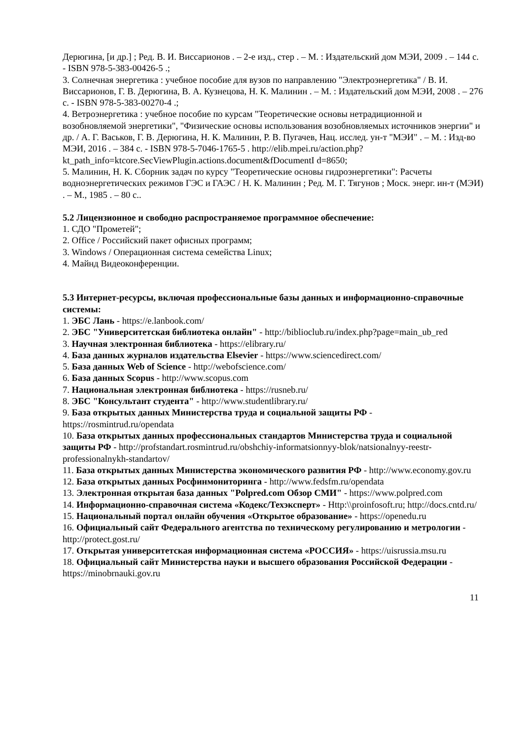Дерюгина, [и др.] ; Ред. В. И. Виссарионов . – 2-е изд., стер . – М. : Издательский дом МЭИ, 2009 . – 144 с. - ISBN 978-5-383-00426-5 .;
3. Солнечная энергетика : учебное пособие для вузов по направлению "Электроэнергетика" / В. И. Виссарионов, Г. В. Дерюгина, В. А. Кузнецова, Н. К. Малинин . – М. : Издательский дом МЭИ, 2008 . – 276 с. - ISBN 978-5-383-00270-4 .;
4. Ветроэнергетика : учебное пособие по курсам "Теоретические основы нетрадиционной и возобновляемой энергетики", "Физические основы использования возобновляемых источников энергии" и др. / А. Г. Васьков, Г. В. Дерюгина, Н. К. Малинин, Р. В. Пугачев, Нац. исслед. ун-т "МЭИ" . – М. : Изд-во МЭИ, 2016 . – 384 с. - ISBN 978-5-7046-1765-5 . http://elib.mpei.ru/action.php?kt_path_info=ktcore.SecViewPlugin.actions.document&fDocumentI d=8650;
5. Малинин, Н. К. Сборник задач по курсу "Теоретические основы гидроэнергетики": Расчеты водноэнергетических режимов ГЭС и ГАЭС / Н. К. Малинин ; Ред. М. Г. Тягунов ; Моск. энерг. ин-т (МЭИ) . – М., 1985 . – 80 с..
5.2 Лицензионное и свободно распространяемое программное обеспечение:
1. СДО "Прометей";
2. Office / Российский пакет офисных программ;
3. Windows / Операционная система семейства Linux;
4. Майнд Видеоконференции.
5.3 Интернет-ресурсы, включая профессиональные базы данных и информационно-справочные системы:
1. ЭБС Лань - https://e.lanbook.com/
2. ЭБС "Университетская библиотека онлайн" - http://biblioclub.ru/index.php?page=main_ub_red
3. Научная электронная библиотека - https://elibrary.ru/
4. База данных журналов издательства Elsevier - https://www.sciencedirect.com/
5. База данных Web of Science - http://webofscience.com/
6. База данных Scopus - http://www.scopus.com
7. Национальная электронная библиотека - https://rusneb.ru/
8. ЭБС "Консультант студента" - http://www.studentlibrary.ru/
9. База открытых данных Министерства труда и социальной защиты РФ - https://rosmintrud.ru/opendata
10. База открытых данных профессиональных стандартов Министерства труда и социальной защиты РФ - http://profstandart.rosmintrud.ru/obshchiy-informatsionnyy-blok/natsionalnyy-reestr-professionalnykh-standartov/
11. База открытых данных Министерства экономического развития РФ - http://www.economy.gov.ru
12. База открытых данных Росфинмониторинга - http://www.fedsfm.ru/opendata
13. Электронная открытая база данных "Polpred.com Обзор СМИ" - https://www.polpred.com
14. Информационно-справочная система «Кодекс/Техэксперт» - Http:\\proinfosoft.ru; http://docs.cntd.ru/
15. Национальный портал онлайн обучения «Открытое образование» - https://openedu.ru
16. Официальный сайт Федерального агентства по техническому регулированию и метрологии - http://protect.gost.ru/
17. Открытая университетская информационная система «РОССИЯ» - https://uisrussia.msu.ru
18. Официальный сайт Министерства науки и высшего образования Российской Федерации - https://minobrnauki.gov.ru
11